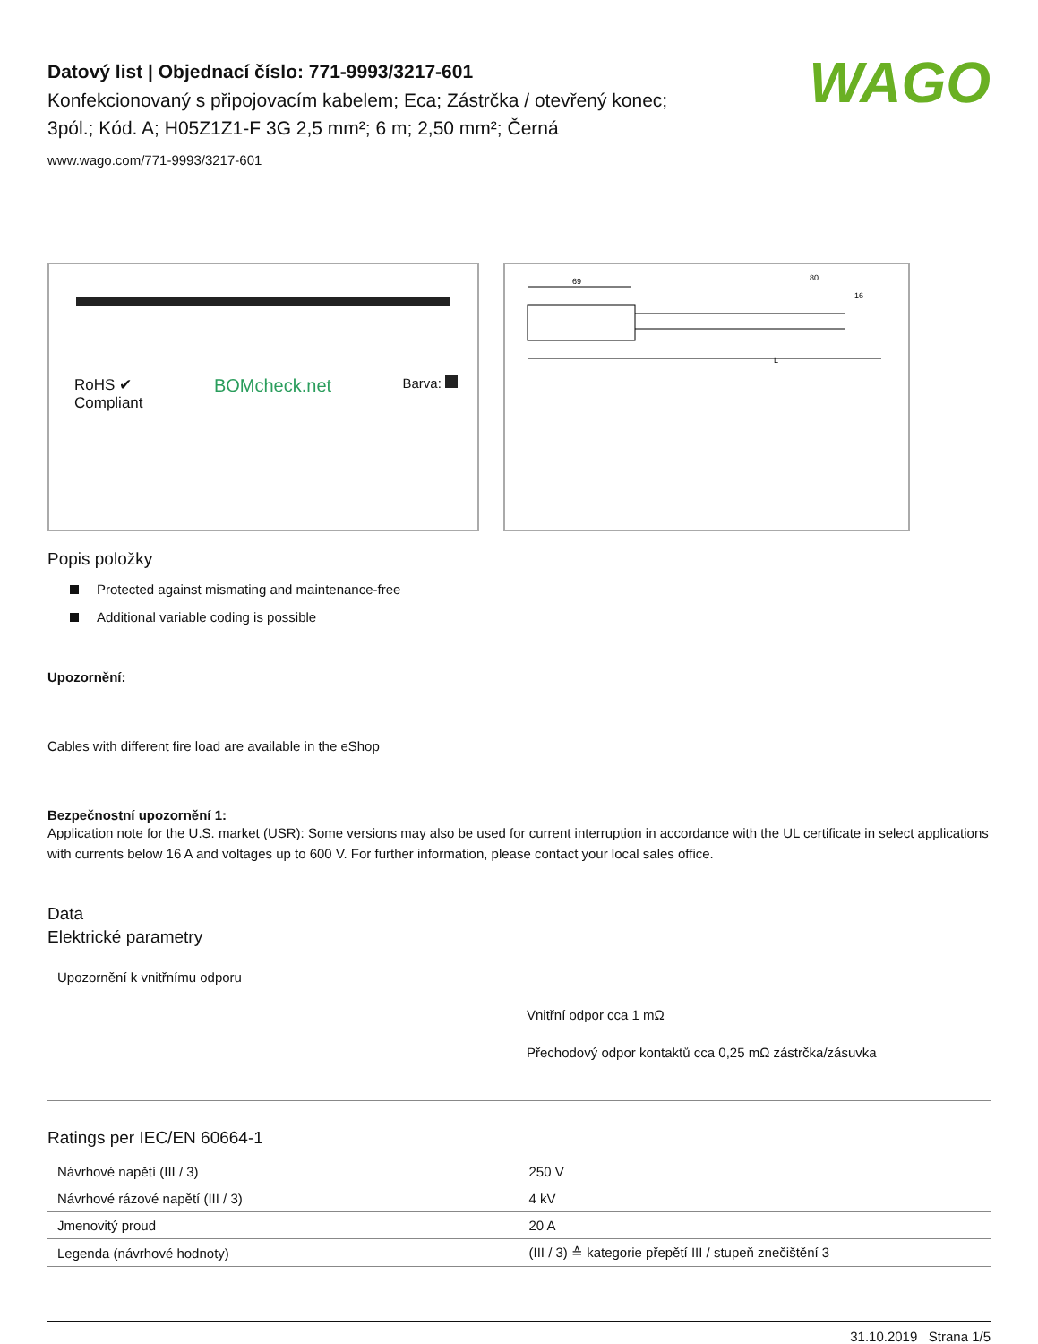WAGO
Datový list | Objednací číslo: 771-9993/3217-601
Konfekcionovaný s připojovacím kabelem; Eca; Zástrčka / otevřený konec;
3pól.; Kód. A; H05Z1Z1-F 3G 2,5 mm²; 6 m; 2,50 mm²; Černá
www.wago.com/771-9993/3217-601
RoHS ✔
Compliant
BOMcheck.net
Barva:
69
80
16
L
Popis položky
Protected against mismating and maintenance-free
Additional variable coding is possible
Upozornění:
Cables with different fire load are available in the eShop
Bezpečnostní upozornění 1:
Application note for the U.S. market (USR): Some versions may also be used for current interruption in accordance with the UL certificate in select applications with currents below 16 A and voltages up to 600 V. For further information, please contact your local sales office.
Data
Elektrické parametry
Upozornění k vnitřnímu odporu
Vnitřní odpor cca 1 mΩ
Přechodový odpor kontaktů cca 0,25 mΩ zástrčka/zásuvka
Ratings per IEC/EN 60664-1
| Návrhové napětí (III / 3) | 250 V |
| Návrhové rázové napětí (III / 3) | 4 kV |
| Jmenovitý proud | 20 A |
| Legenda (návrhové hodnoty) | (III / 3) ≙ kategorie přepětí III / stupeň znečištění 3 |
31.10.2019 Strana 1/5